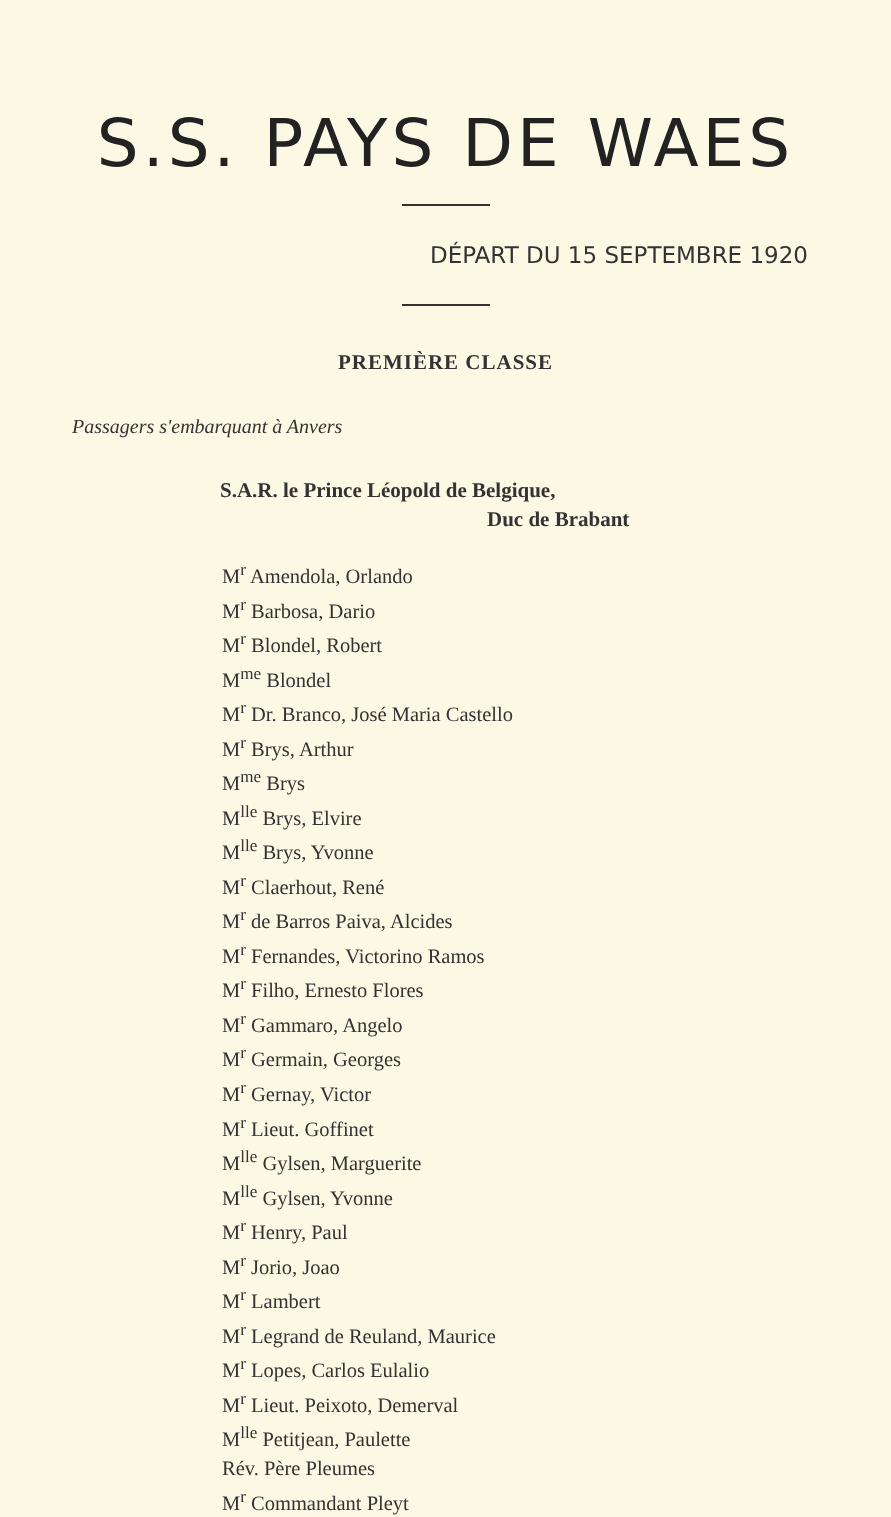S.S. PAYS DE WAES
DÉPART DU 15 SEPTEMBRE 1920
PREMIÈRE CLASSE
Passagers s'embarquant à Anvers
S.A.R. le Prince Léopold de Belgique,
Duc de Brabant
M<sup>r</sup> Amendola, Orlando
M<sup>r</sup> Barbosa, Dario
M<sup>r</sup> Blondel, Robert
M<sup>me</sup> Blondel
M<sup>r</sup> Dr. Branco, José Maria Castello
M<sup>r</sup> Brys, Arthur
M<sup>me</sup> Brys
M<sup>lle</sup> Brys, Elvire
M<sup>lle</sup> Brys, Yvonne
M<sup>r</sup> Claerhout, René
M<sup>r</sup> de Barros Paiva, Alcides
M<sup>r</sup> Fernandes, Victorino Ramos
M<sup>r</sup> Filho, Ernesto Flores
M<sup>r</sup> Gammaro, Angelo
M<sup>r</sup> Germain, Georges
M<sup>r</sup> Gernay, Victor
M<sup>r</sup> Lieut. Goffinet
M<sup>lle</sup> Gylsen, Marguerite
M<sup>lle</sup> Gylsen, Yvonne
M<sup>r</sup> Henry, Paul
M<sup>r</sup> Jorio, Joao
M<sup>r</sup> Lambert
M<sup>r</sup> Legrand de Reuland, Maurice
M<sup>r</sup> Lopes, Carlos Eulalio
M<sup>r</sup> Lieut. Peixoto, Demerval
M<sup>lle</sup> Petitjean, Paulette
Rév. Père Pleumes
M<sup>r</sup> Commandant Pleyt